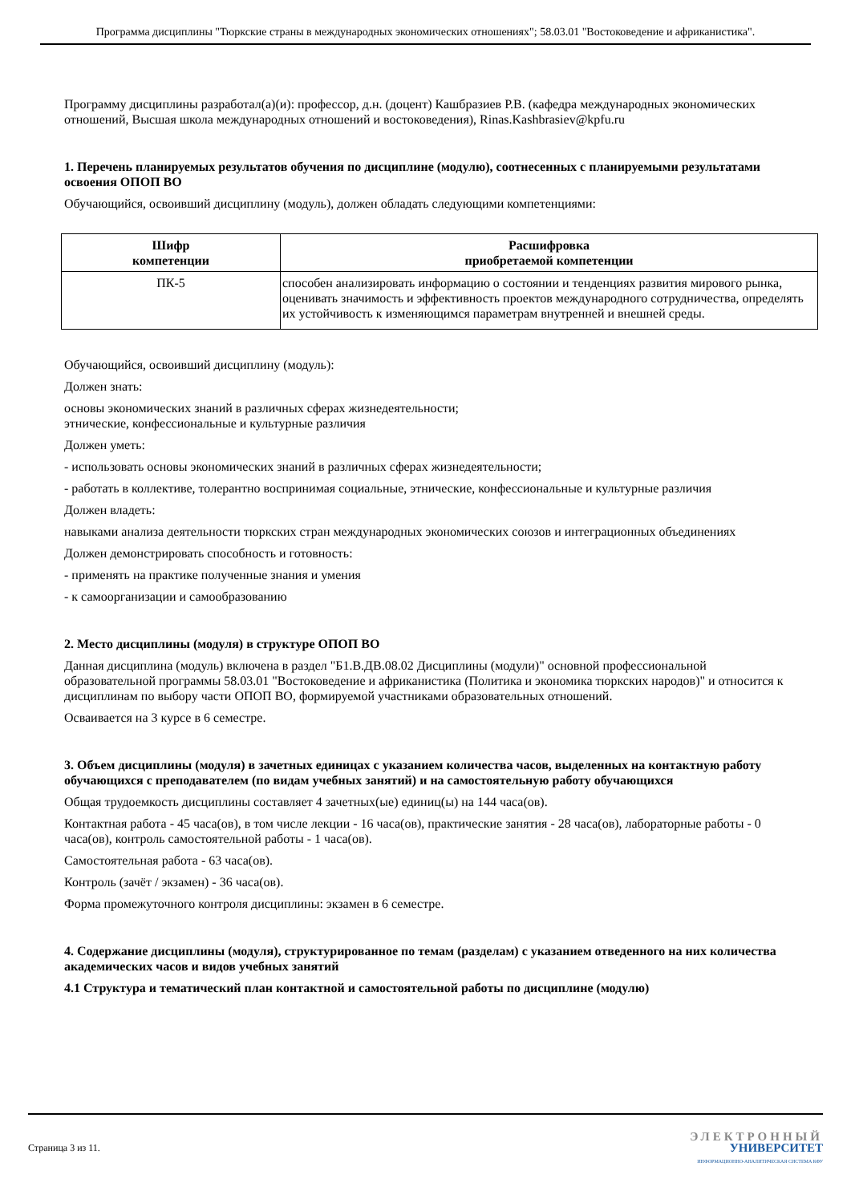Программа дисциплины "Тюркские страны в международных экономических отношениях"; 58.03.01 "Востоковедение и африканистика".
Программу дисциплины разработал(а)(и): профессор, д.н. (доцент) Кашбразиев Р.В. (кафедра международных экономических отношений, Высшая школа международных отношений и востоковедения), Rinas.Kashbrasiev@kpfu.ru
1. Перечень планируемых результатов обучения по дисциплине (модулю), соотнесенных с планируемыми результатами освоения ОПОП ВО
Обучающийся, освоивший дисциплину (модуль), должен обладать следующими компетенциями:
| Шифр компетенции | Расшифровка приобретаемой компетенции |
| --- | --- |
| ПК-5 | способен анализировать информацию о состоянии и тенденциях развития мирового рынка, оценивать значимость и эффективность проектов международного сотрудничества, определять их устойчивость к изменяющимся параметрам внутренней и внешней среды. |
Обучающийся, освоивший дисциплину (модуль):
Должен знать:
основы экономических знаний в различных сферах жизнедеятельности;
этнические, конфессиональные и культурные различия
Должен уметь:
- использовать основы экономических знаний в различных сферах жизнедеятельности;
- работать в коллективе, толерантно воспринимая социальные, этнические, конфессиональные и культурные различия
Должен владеть:
навыками анализа деятельности тюркских стран международных экономических союзов и интеграционных объединениях
Должен демонстрировать способность и готовность:
- применять на практике полученные знания и умения
- к самоорганизации и самообразованию
2. Место дисциплины (модуля) в структуре ОПОП ВО
Данная дисциплина (модуль) включена в раздел "Б1.В.ДВ.08.02 Дисциплины (модули)" основной профессиональной образовательной программы 58.03.01 "Востоковедение и африканистика (Политика и экономика тюркских народов)" и относится к дисциплинам по выбору части ОПОП ВО, формируемой участниками образовательных отношений.
Осваивается на 3 курсе в 6 семестре.
3. Объем дисциплины (модуля) в зачетных единицах с указанием количества часов, выделенных на контактную работу обучающихся с преподавателем (по видам учебных занятий) и на самостоятельную работу обучающихся
Общая трудоемкость дисциплины составляет 4 зачетных(ые) единиц(ы) на 144 часа(ов).
Контактная работа - 45 часа(ов), в том числе лекции - 16 часа(ов), практические занятия - 28 часа(ов), лабораторные работы - 0 часа(ов), контроль самостоятельной работы - 1 часа(ов).
Самостоятельная работа - 63 часа(ов).
Контроль (зачёт / экзамен) - 36 часа(ов).
Форма промежуточного контроля дисциплины: экзамен в 6 семестре.
4. Содержание дисциплины (модуля), структурированное по темам (разделам) с указанием отведенного на них количества академических часов и видов учебных занятий
4.1 Структура и тематический план контактной и самостоятельной работы по дисциплине (модулю)
Страница 3 из 11.
ЭЛЕКТРОННЫЙ
УНИВЕРСИТЕТ
ИНФОРМАЦИОННО-АНАЛИТИЧЕСКАЯ СИСТЕМА КФУ